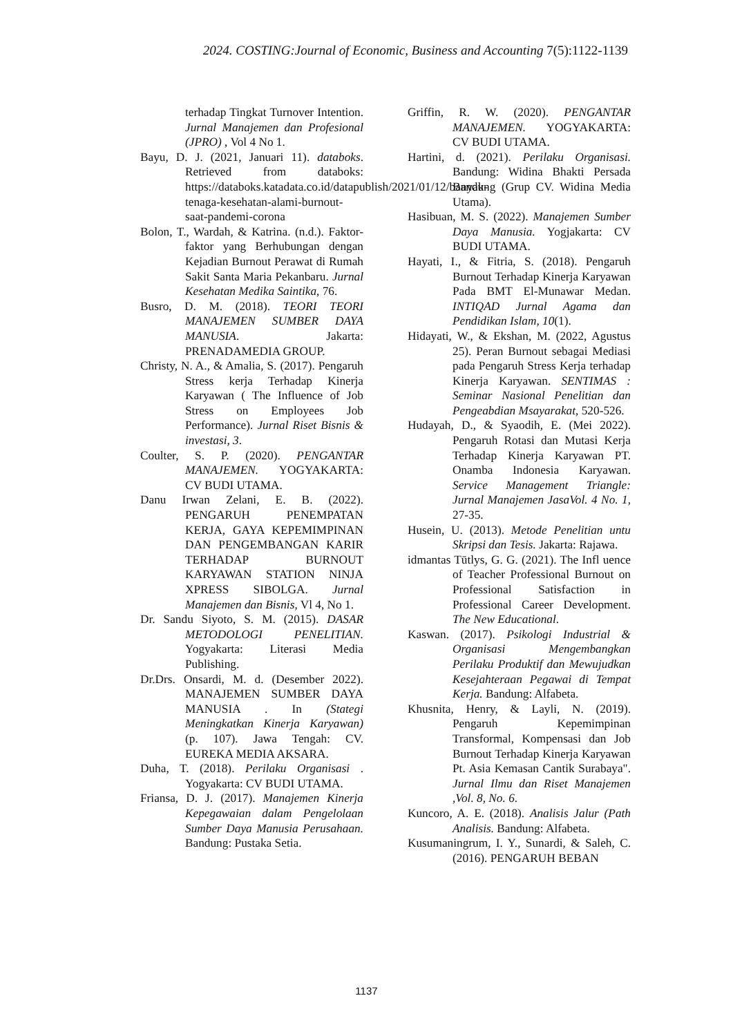2024. COSTING:Journal of Economic, Business and Accounting 7(5):1122-1139
terhadap Tingkat Turnover Intention. Jurnal Manajemen dan Profesional (JPRO) , Vol 4 No 1.
Bayu, D. J. (2021, Januari 11). databoks. Retrieved from databoks: https://databoks.katadata.co.id/datapublish/2021/01/12/banyak-tenaga-kesehatan-alami-burnout-saat-pandemi-corona
Bolon, T., Wardah, & Katrina. (n.d.). Faktor-faktor yang Berhubungan dengan Kejadian Burnout Perawat di Rumah Sakit Santa Maria Pekanbaru. Jurnal Kesehatan Medika Saintika, 76.
Busro, D. M. (2018). TEORI TEORI MANAJEMEN SUMBER DAYA MANUSIA. Jakarta: PRENADAMEDIA GROUP.
Christy, N. A., & Amalia, S. (2017). Pengaruh Stress kerja Terhadap Kinerja Karyawan ( The Influence of Job Stress on Employees Job Performance). Jurnal Riset Bisnis & investasi, 3.
Coulter, S. P. (2020). PENGANTAR MANAJEMEN. YOGYAKARTA: CV BUDI UTAMA.
Danu Irwan Zelani, E. B. (2022). PENGARUH PENEMPATAN KERJA, GAYA KEPEMIMPINAN DAN PENGEMBANGAN KARIR TERHADAP BURNOUT KARYAWAN STATION NINJA XPRESS SIBOLGA. Jurnal Manajemen dan Bisnis, Vl 4, No 1.
Dr. Sandu Siyoto, S. M. (2015). DASAR METODOLOGI PENELITIAN. Yogyakarta: Literasi Media Publishing.
Dr.Drs. Onsardi, M. d. (Desember 2022). MANAJEMEN SUMBER DAYA MANUSIA . In (Stategi Meningkatkan Kinerja Karyawan) (p. 107). Jawa Tengah: CV. EUREKA MEDIA AKSARA.
Duha, T. (2018). Perilaku Organisasi . Yogyakarta: CV BUDI UTAMA.
Friansa, D. J. (2017). Manajemen Kinerja Kepegawaian dalam Pengelolaan Sumber Daya Manusia Perusahaan. Bandung: Pustaka Setia.
Griffin, R. W. (2020). PENGANTAR MANAJEMEN. YOGYAKARTA: CV BUDI UTAMA.
Hartini, d. (2021). Perilaku Organisasi. Bandung: Widina Bhakti Persada Bandung (Grup CV. Widina Media Utama).
Hasibuan, M. S. (2022). Manajemen Sumber Daya Manusia. Yogjakarta: CV BUDI UTAMA.
Hayati, I., & Fitria, S. (2018). Pengaruh Burnout Terhadap Kinerja Karyawan Pada BMT El-Munawar Medan. INTIQAD Jurnal Agama dan Pendidikan Islam, 10(1).
Hidayati, W., & Ekshan, M. (2022, Agustus 25). Peran Burnout sebagai Mediasi pada Pengaruh Stress Kerja terhadap Kinerja Karyawan. SENTIMAS : Seminar Nasional Penelitian dan Pengeabdian Msayarakat, 520-526.
Hudayah, D., & Syaodih, E. (Mei 2022). Pengaruh Rotasi dan Mutasi Kerja Terhadap Kinerja Karyawan PT. Onamba Indonesia Karyawan. Service Management Triangle: Jurnal Manajemen JasaVol. 4 No. 1, 27-35.
Husein, U. (2013). Metode Penelitian untu Skripsi dan Tesis. Jakarta: Rajawa.
idmantas Tūtlys, G. G. (2021). The Infl uence of Teacher Professional Burnout on Professional Satisfaction in Professional Career Development. The New Educational.
Kaswan. (2017). Psikologi Industrial & Organisasi Mengembangkan Perilaku Produktif dan Mewujudkan Kesejahteraan Pegawai di Tempat Kerja. Bandung: Alfabeta.
Khusnita, Henry, & Layli, N. (2019). Pengaruh Kepemimpinan Transformal, Kompensasi dan Job Burnout Terhadap Kinerja Karyawan Pt. Asia Kemasan Cantik Surabaya". Jurnal Ilmu dan Riset Manajemen ,Vol. 8, No. 6.
Kuncoro, A. E. (2018). Analisis Jalur (Path Analisis. Bandung: Alfabeta.
Kusumaningrum, I. Y., Sunardi, & Saleh, C. (2016). PENGARUH BEBAN
1137